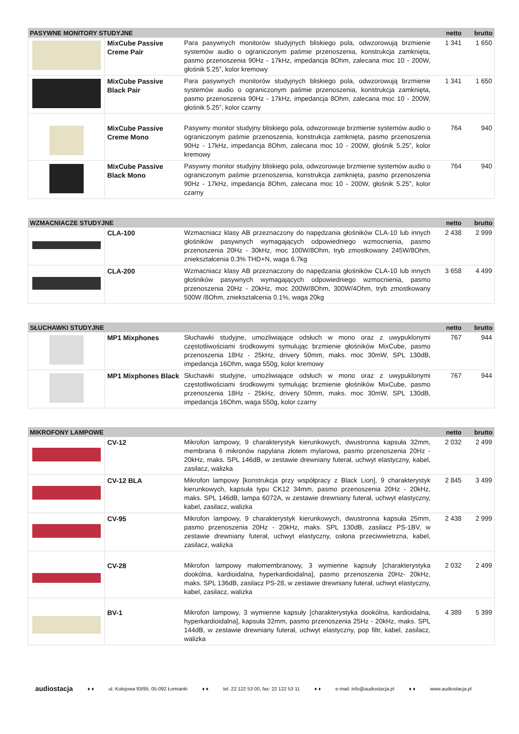| PASYWNE MONITORY STUDYJNE | | | netto | brutto |
| --- | --- | --- | --- | --- |
| | MixCube Passive Creme Pair | Para pasywnych monitorów studyjnych bliskiego pola, odwzorowują brzmienie systemów audio o ograniczonym paśmie przenoszenia, konstrukcja zamknięta, pasmo przenoszenia 90Hz - 17kHz, impedancja 8Ohm, zalecana moc 10 - 200W, głośnik 5.25”, kolor kremowy | 1 341 | 1 650 |
| | MixCube Passive Black Pair | Para pasywnych monitorów studyjnych bliskiego pola, odwzorowują brzmienie systemów audio o ograniczonym paśmie przenoszenia, konstrukcja zamknięta, pasmo przenoszenia 90Hz - 17kHz, impedancja 8Ohm, zalecana moc 10 - 200W, głośnik 5.25”, kolor czarny | 1 341 | 1 650 |
| | MixCube Passive Creme Mono | Pasywny monitor studyjny bliskiego pola, odwzorowuje brzmienie systemów audio o ograniczonym paśmie przenoszenia, konstrukcja zamknięta, pasmo przenoszenia 90Hz - 17kHz, impedancja 8Ohm, zalecana moc 10 - 200W, głośnik 5.25”, kolor kremowy | 764 | 940 |
| | MixCube Passive Black Mono | Pasywny monitor studyjny bliskiego pola, odwzorowuje brzmienie systemów audio o ograniczonym paśmie przenoszenia, konstrukcja zamknięta, pasmo przenoszenia 90Hz - 17kHz, impedancja 8Ohm, zalecana moc 10 - 200W, głośnik 5.25”, kolor czarny | 764 | 940 |
| WZMACNIACZE STUDYJNE | | | netto | brutto |
| --- | --- | --- | --- | --- |
| | CLA-100 | Wzmacniacz klasy AB przeznaczony do napędzania głośników CLA-10 lub innych głośników pasywnych wymagających odpowiedniego wzmocnienia, pasmo przenoszenia 20Hz - 30kHz, moc 100W/8Ohm, tryb zmostkowany 245W/8Ohm, zniekształcenia 0.3% THD+N, waga 6.7kg | 2 438 | 2 999 |
| | CLA-200 | Wzmacniacz klasy AB przeznaczony do napędzania głośników CLA-10 lub innych głośników pasywnych wymagających odpowiedniego wzmocnienia, pasmo przenoszenia 20Hz - 20kHz, moc 200W/8Ohm, 300W/4Ohm, tryb zmostkowany 500W /8Ohm, zniekształcenia 0.1%, waga 20kg | 3 658 | 4 499 |
| SŁUCHAWKI STUDYJNE | | | netto | brutto |
| --- | --- | --- | --- | --- |
| | MP1 Mixphones | Słuchawki studyjne, umożliwiające odsłuch w mono oraz z uwypuklonymi częstotliwościami środkowymi symulując brzmienie głośników MixCube, pasmo przenoszenia 18Hz - 25kHz, drivery 50mm, maks. moc 30mW, SPL 130dB, impedancja 16Ohm, waga 550g, kolor kremowy | 767 | 944 |
| | MP1 Mixphones Black | Słuchawki studyjne, umożliwiające odsłuch w mono oraz z uwypuklonymi częstotliwościami środkowymi symulując brzmienie głośników MixCube, pasmo przenoszenia 18Hz - 25kHz, drivery 50mm, maks. moc 30mW, SPL 130dB, impedancja 16Ohm, waga 550g, kolor czarny | 767 | 944 |
| MIKROFONY LAMPOWE | | | netto | brutto |
| --- | --- | --- | --- | --- |
| | CV-12 | Mikrofon lampowy, 9 charakterystyk kierunkowych, dwustronna kapsuła 32mm, membrana 6 mikronów napylana złotem mylarowa, pasmo przenoszenia 20Hz - 20kHz, maks. SPL 146dB, w zestawie drewniany futerał, uchwyt elastyczny, kabel, zasilacz, walizka | 2 032 | 2 499 |
| | CV-12 BLA | Mikrofon lampowy [konstrukcja przy współpracy z Black Lion], 9 charakterystyk kierunkowych, kapsuła typu CK12 34mm, pasmo przenoszenia 20Hz - 20kHz, maks. SPL 146dB, lampa 6072A, w zestawie drewniany futerał, uchwyt elastyczny, kabel, zasilacz, walizka | 2 845 | 3 499 |
| | CV-95 | Mikrofon lampowy, 9 charakterystyk kierunkowych, dwustronna kapsuła 25mm, pasmo przenoszenia 20Hz - 20kHz, maks. SPL 130dB, zasilacz PS-1BV, w zestawie drewniany futerał, uchwyt elastyczny, osłona przeciwwietrzna, kabel, zasilacz, walizka | 2 438 | 2 999 |
| | CV-28 | Mikrofon lampowy małomembranowy, 3 wymienne kapsuły [charakterystyka dookólna, kardioidalna, hyperkardioidalna], pasmo przenoszenia 20Hz- 20kHz, maks. SPL 136dB, zasilacz PS-28, w zestawie drewniany futerał, uchwyt elastyczny, kabel, zasilacz, walizka | 2 032 | 2 499 |
| | BV-1 | Mikrofon lampowy, 3 wymienne kapsuły [charakterystyka dookólna, kardioidalna, hyperkardioidalna], kapsuła 32mm, pasmo przenoszenia 25Hz - 20kHz, maks. SPL 144dB, w zestawie drewniany futerał, uchwyt elastyczny, pop filtr, kabel, zasilacz, walizka | 4 389 | 5 399 |
audiostacja ♦ ♦ ul. Kolejowa 93/95, 05-092 Łomianki ♦ ♦ tel. 22 122 53 00, fax: 22 122 53 11 ♦ ♦ e-mail: info@audiostacja.pl ♦ ♦ www.audiostacja.pl